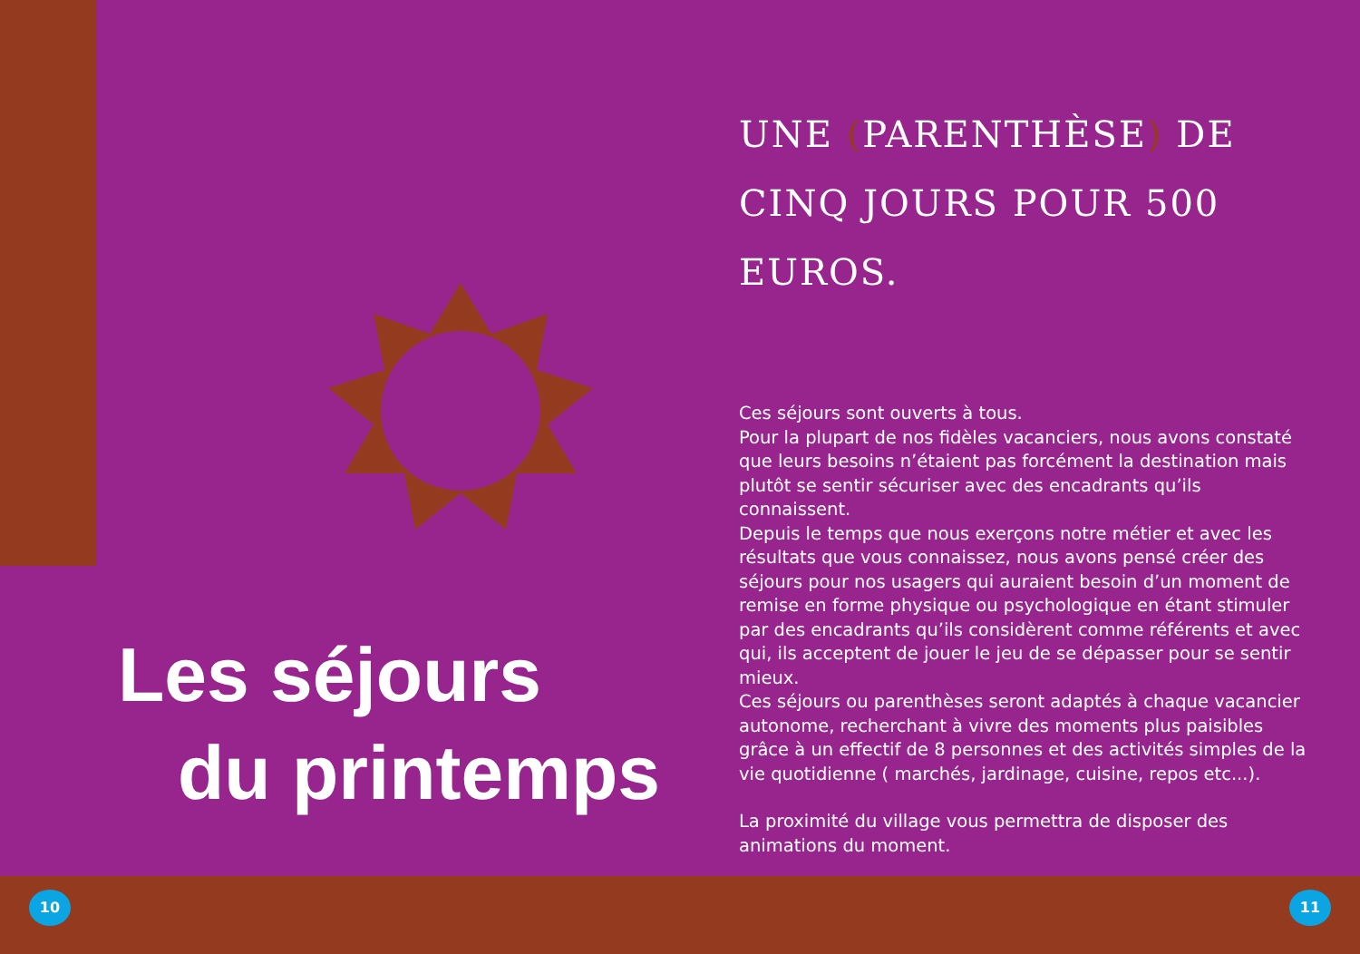Les séjours
du printemps
UNE (PARENTHÈSE) DE CINQ JOURS POUR 500 EUROS.
Ces séjours sont ouverts à tous.
Pour la plupart de nos fidèles vacanciers, nous avons constaté que leurs besoins n’étaient pas forcément la destination mais plutôt se sentir sécuriser avec des encadrants qu’ils connaissent.
Depuis le temps que nous exerçons notre métier et avec les résultats que vous connaissez, nous avons pensé créer des séjours pour nos usagers qui auraient besoin d’un moment de remise en forme physique ou psychologique en étant stimuler par des encadrants qu’ils considèrent comme référents et avec qui, ils acceptent de jouer le jeu de se dépasser pour se sentir mieux.
Ces séjours ou parenthèses seront adaptés à chaque vacancier autonome, recherchant à vivre des moments plus paisibles grâce à un effectif de 8 personnes et des activités simples de la vie quotidienne ( marchés, jardinage, cuisine, repos etc...).
La proximité du village vous permettra de disposer des animations du moment.
10 11